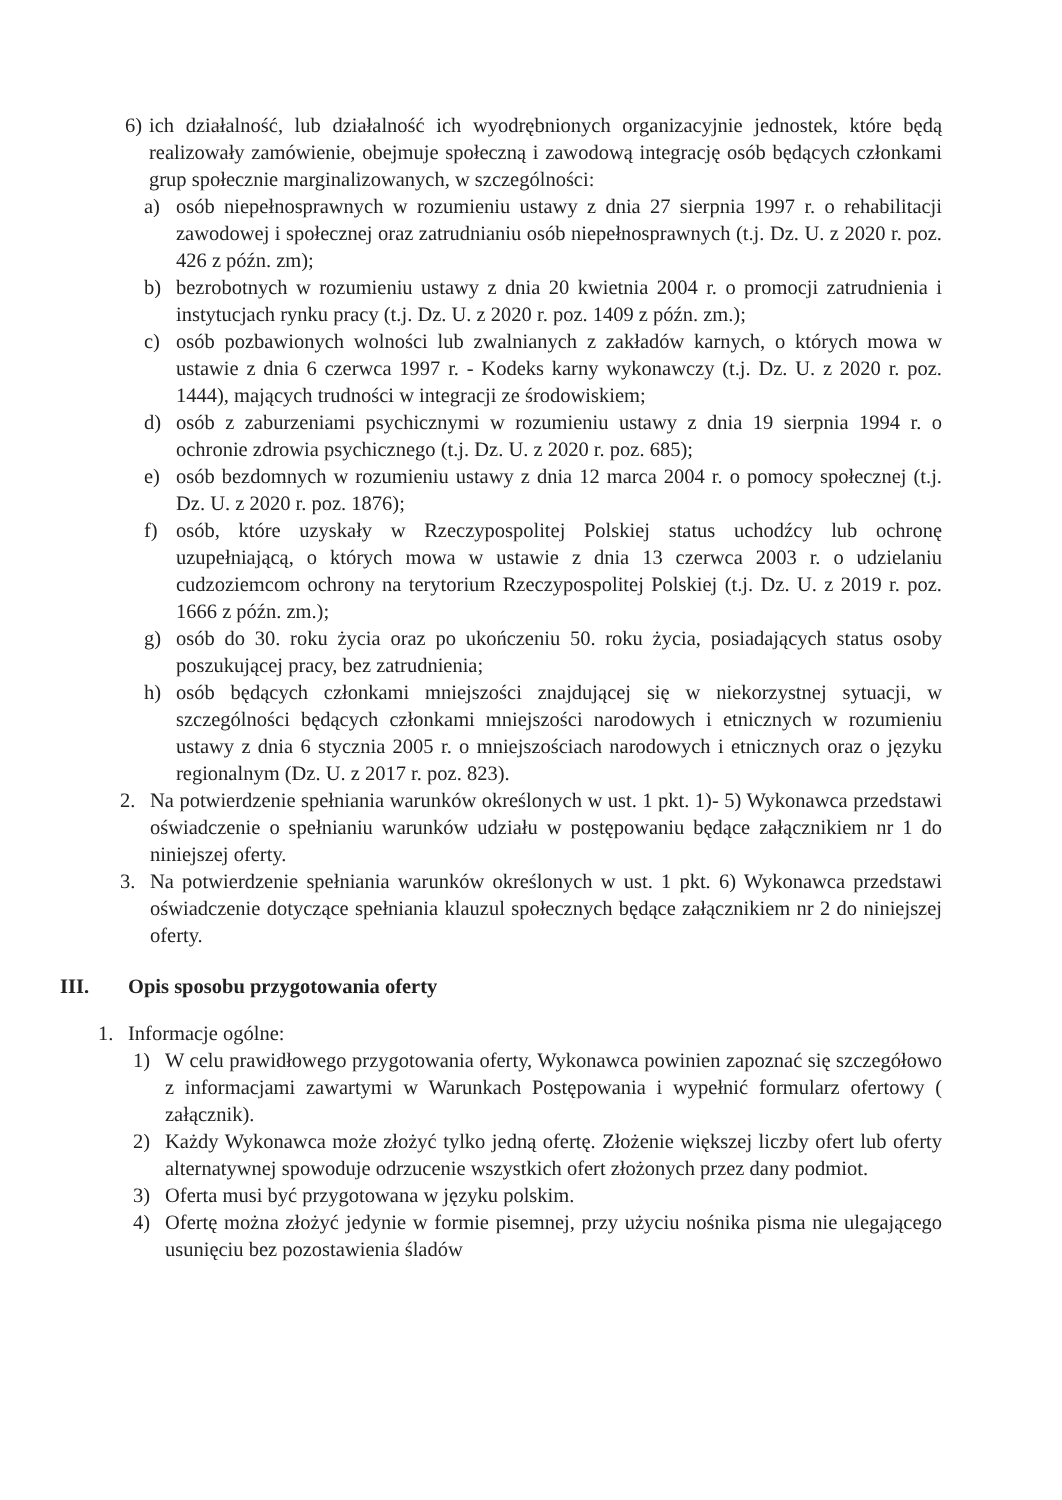6) ich działalność, lub działalność ich wyodrębnionych organizacyjnie jednostek, które będą realizowały zamówienie, obejmuje społeczną i zawodową integrację osób będących członkami grup społecznie marginalizowanych, w szczególności:
a) osób niepełnosprawnych w rozumieniu ustawy z dnia 27 sierpnia 1997 r. o rehabilitacji zawodowej i społecznej oraz zatrudnianiu osób niepełnosprawnych (t.j. Dz. U. z 2020 r. poz. 426 z późn. zm);
b) bezrobotnych w rozumieniu ustawy z dnia 20 kwietnia 2004 r. o promocji zatrudnienia i instytucjach rynku pracy (t.j. Dz. U. z 2020 r. poz. 1409 z późn. zm.);
c) osób pozbawionych wolności lub zwalnianych z zakładów karnych, o których mowa w ustawie z dnia 6 czerwca 1997 r. - Kodeks karny wykonawczy (t.j. Dz. U. z 2020 r. poz. 1444), mających trudności w integracji ze środowiskiem;
d) osób z zaburzeniami psychicznymi w rozumieniu ustawy z dnia 19 sierpnia 1994 r. o ochronie zdrowia psychicznego (t.j. Dz. U. z 2020 r. poz. 685);
e) osób bezdomnych w rozumieniu ustawy z dnia 12 marca 2004 r. o pomocy społecznej (t.j. Dz. U. z 2020 r. poz. 1876);
f) osób, które uzyskały w Rzeczypospolitej Polskiej status uchodźcy lub ochronę uzupełniającą, o których mowa w ustawie z dnia 13 czerwca 2003 r. o udzielaniu cudzoziemcom ochrony na terytorium Rzeczypospolitej Polskiej (t.j. Dz. U. z 2019 r. poz. 1666 z późn. zm.);
g) osób do 30. roku życia oraz po ukończeniu 50. roku życia, posiadających status osoby poszukującej pracy, bez zatrudnienia;
h) osób będących członkami mniejszości znajdującej się w niekorzystnej sytuacji, w szczególności będących członkami mniejszości narodowych i etnicznych w rozumieniu ustawy z dnia 6 stycznia 2005 r. o mniejszościach narodowych i etnicznych oraz o języku regionalnym (Dz. U. z 2017 r. poz. 823).
2. Na potwierdzenie spełniania warunków określonych w ust. 1 pkt. 1)- 5) Wykonawca przedstawi oświadczenie o spełnianiu warunków udziału w postępowaniu będące załącznikiem nr 1 do niniejszej oferty.
3. Na potwierdzenie spełniania warunków określonych w ust. 1 pkt. 6) Wykonawca przedstawi oświadczenie dotyczące spełniania klauzul społecznych będące załącznikiem nr 2 do niniejszej oferty.
III. Opis sposobu przygotowania oferty
1. Informacje ogólne:
1) W celu prawidłowego przygotowania oferty, Wykonawca powinien zapoznać się szczegółowo z informacjami zawartymi w Warunkach Postępowania i wypełnić formularz ofertowy ( załącznik).
2) Każdy Wykonawca może złożyć tylko jedną ofertę. Złożenie większej liczby ofert lub oferty alternatywnej spowoduje odrzucenie wszystkich ofert złożonych przez dany podmiot.
3) Oferta musi być przygotowana w języku polskim.
4) Ofertę można złożyć jedynie w formie pisemnej, przy użyciu nośnika pisma nie ulegającego usunięciu bez pozostawienia śladów